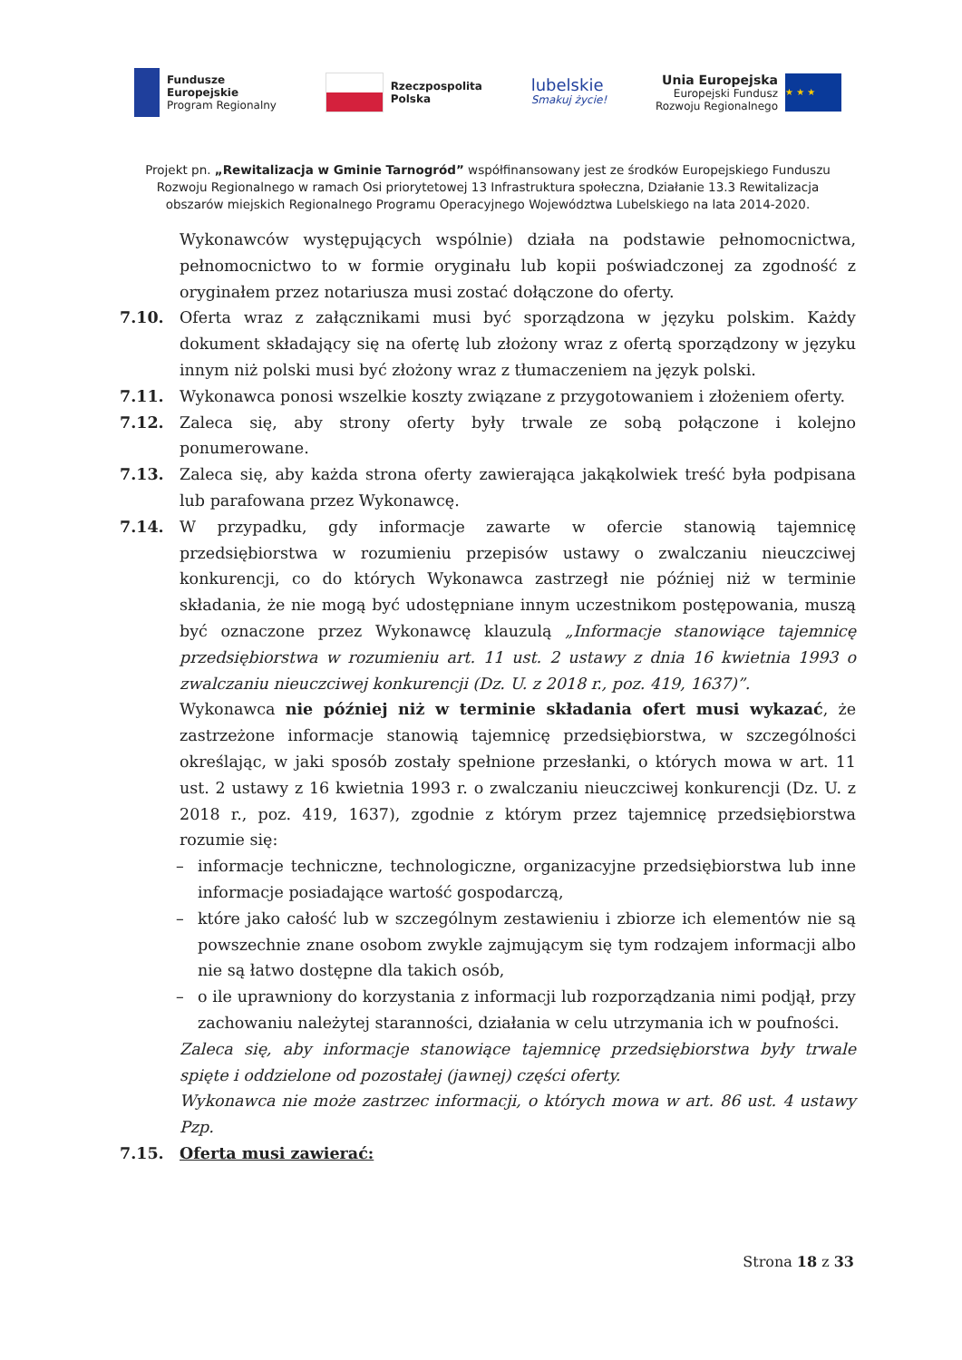Fundusze
Europejskie
Program Regionalny
Rzeczpospolita
Polska
lubelskie
Smakuj życie!
Unia Europejska
Europejski Fundusz
Rozwoju Regionalnego
★ ★ ★
Projekt pn. „Rewitalizacja w Gminie Tarnogród” współfinansowany jest ze środków Europejskiego Funduszu Rozwoju Regionalnego w ramach Osi priorytetowej 13 Infrastruktura społeczna, Działanie 13.3 Rewitalizacja obszarów miejskich Regionalnego Programu Operacyjnego Województwa Lubelskiego na lata 2014-2020.
Wykonawców występujących wspólnie) działa na podstawie pełnomocnictwa, pełnomocnictwo to w formie oryginału lub kopii poświadczonej za zgodność z oryginałem przez notariusza musi zostać dołączone do oferty.
7.10. Oferta wraz z załącznikami musi być sporządzona w języku polskim. Każdy dokument składający się na ofertę lub złożony wraz z ofertą sporządzony w języku innym niż polski musi być złożony wraz z tłumaczeniem na język polski.
7.11. Wykonawca ponosi wszelkie koszty związane z przygotowaniem i złożeniem oferty.
7.12. Zaleca się, aby strony oferty były trwale ze sobą połączone i kolejno ponumerowane.
7.13. Zaleca się, aby każda strona oferty zawierająca jakąkolwiek treść była podpisana lub parafowana przez Wykonawcę.
7.14. W przypadku, gdy informacje zawarte w ofercie stanowią tajemnicę przedsiębiorstwa w rozumieniu przepisów ustawy o zwalczaniu nieuczciwej konkurencji, co do których Wykonawca zastrzegł nie później niż w terminie składania, że nie mogą być udostępniane innym uczestnikom postępowania, muszą być oznaczone przez Wykonawcę klauzulą „Informacje stanowiące tajemnicę przedsiębiorstwa w rozumieniu art. 11 ust. 2 ustawy z dnia 16 kwietnia 1993 o zwalczaniu nieuczciwej konkurencji (Dz. U. z 2018 r., poz. 419, 1637)”.
Wykonawca nie później niż w terminie składania ofert musi wykazać, że zastrzeżone informacje stanowią tajemnicę przedsiębiorstwa, w szczególności określając, w jaki sposób zostały spełnione przesłanki, o których mowa w art. 11 ust. 2 ustawy z 16 kwietnia 1993 r. o zwalczaniu nieuczciwej konkurencji (Dz. U. z 2018 r., poz. 419, 1637), zgodnie z którym przez tajemnicę przedsiębiorstwa rozumie się:
– informacje techniczne, technologiczne, organizacyjne przedsiębiorstwa lub inne informacje posiadające wartość gospodarczą,
– które jako całość lub w szczególnym zestawieniu i zbiorze ich elementów nie są powszechnie znane osobom zwykle zajmującym się tym rodzajem informacji albo nie są łatwo dostępne dla takich osób,
– o ile uprawniony do korzystania z informacji lub rozporządzania nimi podjął, przy zachowaniu należytej staranności, działania w celu utrzymania ich w poufności.
Zaleca się, aby informacje stanowiące tajemnicę przedsiębiorstwa były trwale spięte i oddzielone od pozostałej (jawnej) części oferty.
Wykonawca nie może zastrzec informacji, o których mowa w art. 86 ust. 4 ustawy Pzp.
7.15. Oferta musi zawierać:
Strona 18 z 33